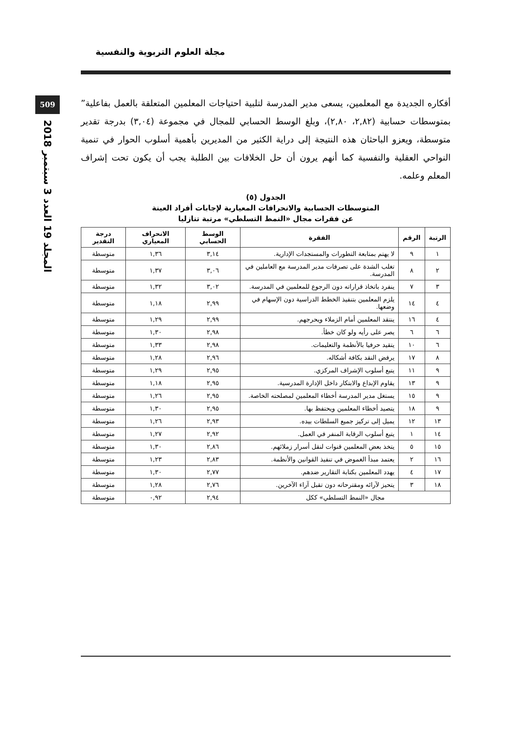509
المجلد 19 العدد 3 سبتمبر 2018
مجلة العلوم التربوية والنفسية
أفكاره الجديدة مع المعلمين، يسعى مدير المدرسة لتلبية احتياجات المعلمين المتعلقة بالعمل بفاعلية” بمتوسطات حسابية (٢,٨٢، ٢,٨٠)، وبلغ الوسط الحسابي للمجال في مجموعة (٣,٠٤) بدرجة تقدير متوسطة، ويعزو الباحثان هذه النتيجة إلى دراية الكثير من المديرين بأهمية أسلوب الحوار في تنمية النواحي العقلية والنفسية كما أنهم يرون أن حل الخلافات بين الطلبة يجب أن يكون تحت إشراف المعلم وعلمه.
الجدول (٥)
المتوسطات الحسابية والانحرافات المعيارية لإجابات أفراد العينة
عن فقرات مجال «النمط التسلطي» مرتبة تنازليا
| الرتبة | الرقم | الفقرة | الوسط الحسابي | الانحراف المعياري | درجة التقدير |
| --- | --- | --- | --- | --- | --- |
| ١ | ٩ | لا يهتم بمتابعة التطورات والمستجدات الإدارية. | ٣,١٤ | ١,٣٦ | متوسطة |
| ٢ | ٨ | تغلب الشدة على تصرفات مدير المدرسة مع العاملين في المدرسة. | ٣,٠٦ | ١,٣٧ | متوسطة |
| ٣ | ٧ | ينفرد باتخاذ قراراته دون الرجوع للمعلمين في المدرسة. | ٣,٠٢ | ١,٣٢ | متوسطة |
| ٤ | ١٤ | يلزم المعلمين بتنفيذ الخطط الدراسية دون الإسهام في وضعها. | ٢,٩٩ | ١,١٨ | متوسطة |
| ٤ | ١٦ | ينتقد المعلمين أمام الزملاء ويحرجهم. | ٢,٩٩ | ١,٢٩ | متوسطة |
| ٦ | ٦ | يصر على رأيه ولو كان خطأ. | ٢,٩٨ | ١,٣٠ | متوسطة |
| ٦ | ١٠ | يتقيد حرفيا بالأنظمة والتعليمات. | ٢,٩٨ | ١,٣٣ | متوسطة |
| ٨ | ١٧ | يرفض النقد بكافة أشكاله. | ٢,٩٦ | ١,٢٨ | متوسطة |
| ٩ | ١١ | يتبع أسلوب الإشراف المركزي. | ٢,٩٥ | ١,٢٩ | متوسطة |
| ٩ | ١٣ | يقاوم الإبداع والابتكار داخل الإدارة المدرسية. | ٢,٩٥ | ١,١٨ | متوسطة |
| ٩ | ١٥ | يستغل مدير المدرسة أخطاء المعلمين لمصلحته الخاصة. | ٢,٩٥ | ١,٢٦ | متوسطة |
| ٩ | ١٨ | يتصيد أخطاء المعلمين ويحتفظ بها. | ٢,٩٥ | ١,٣٠ | متوسطة |
| ١٣ | ١٢ | يميل إلى تركيز جميع السلطات بيده. | ٢,٩٣ | ١,٢٦ | متوسطة |
| ١٤ | ١ | يتبع أسلوب الرقابة المنفر في العمل. | ٢,٩٢ | ١,٢٧ | متوسطة |
| ١٥ | ٥ | يتخذ بعض المعلمين قنوات لنقل أسرار زملائهم. | ٢,٨٦ | ١,٣٠ | متوسطة |
| ١٦ | ٢ | يعتمد مبدأ الغموض في تنفيذ القوانين والأنظمة. | ٢,٨٣ | ١,٢٣ | متوسطة |
| ١٧ | ٤ | يهدد المعلمين بكتابة التقارير ضدهم. | ٢,٧٧ | ١,٣٠ | متوسطة |
| ١٨ | ٣ | يتحيز لآرائه ومقترحاته دون تقبل آراء الآخرين. | ٢,٧٦ | ١,٢٨ | متوسطة |
| مجال «النمط التسلطي» ككل | | | ٢,٩٤ | ٠,٩٢ | متوسطة |